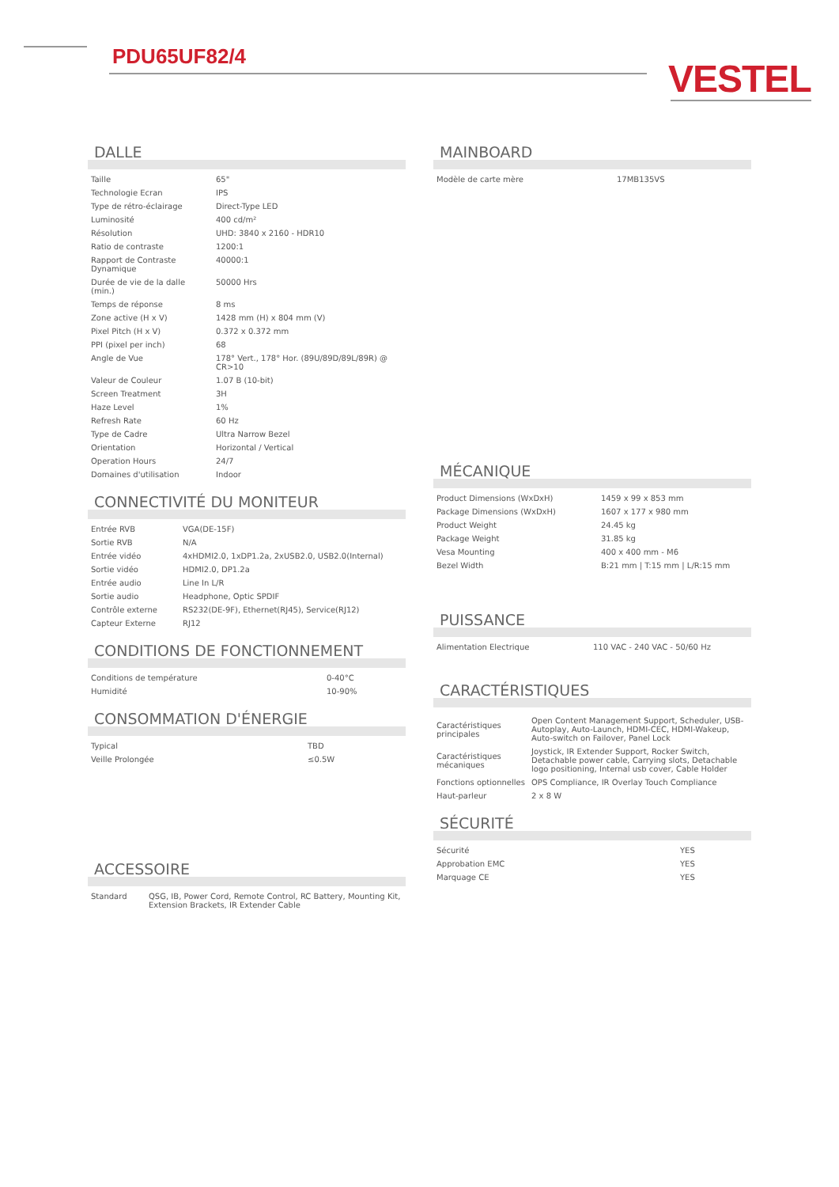PDU65UF82/4
VESTEL
DALLE
| Taille | 65" |
| Technologie Ecran | IPS |
| Type de rétro-éclairage | Direct-Type LED |
| Luminosité | 400 cd/m² |
| Résolution | UHD: 3840 x 2160 - HDR10 |
| Ratio de contraste | 1200:1 |
| Rapport de Contraste Dynamique | 40000:1 |
| Durée de vie de la dalle (min.) | 50000 Hrs |
| Temps de réponse | 8 ms |
| Zone active (H x V) | 1428 mm (H) x 804 mm (V) |
| Pixel Pitch (H x V) | 0.372 x 0.372 mm |
| PPI (pixel per inch) | 68 |
| Angle de Vue | 178° Vert., 178° Hor. (89U/89D/89L/89R) @ CR>10 |
| Valeur de Couleur | 1.07 B (10-bit) |
| Screen Treatment | 3H |
| Haze Level | 1% |
| Refresh Rate | 60 Hz |
| Type de Cadre | Ultra Narrow Bezel |
| Orientation | Horizontal / Vertical |
| Operation Hours | 24/7 |
| Domaines d'utilisation | Indoor |
CONNECTIVITÉ DU MONITEUR
| Entrée RVB | VGA(DE-15F) |
| Sortie RVB | N/A |
| Entrée vidéo | 4xHDMI2.0, 1xDP1.2a, 2xUSB2.0, USB2.0(Internal) |
| Sortie vidéo | HDMI2.0, DP1.2a |
| Entrée audio | Line In L/R |
| Sortie audio | Headphone, Optic SPDIF |
| Contrôle externe | RS232(DE-9F), Ethernet(RJ45), Service(RJ12) |
| Capteur Externe | RJ12 |
CONDITIONS DE FONCTIONNEMENT
| Conditions de température | 0-40°C |
| Humidité | 10-90% |
CONSOMMATION D'ÉNERGIE
| Typical | TBD |
| Veille Prolongée | ≤0.5W |
ACCESSOIRE
| Standard | QSG, IB, Power Cord, Remote Control, RC Battery, Mounting Kit, Extension Brackets, IR Extender Cable |
MAINBOARD
| Modèle de carte mère | 17MB135VS |
MÉCANIQUE
| Product Dimensions (WxDxH) | 1459 x 99 x 853 mm |
| Package Dimensions (WxDxH) | 1607 x 177 x 980 mm |
| Product Weight | 24.45 kg |
| Package Weight | 31.85 kg |
| Vesa Mounting | 400 x 400 mm - M6 |
| Bezel Width | B:21 mm / T:15 mm / L/R:15 mm |
PUISSANCE
| Alimentation Electrique | 110 VAC - 240 VAC - 50/60 Hz |
CARACTÉRISTIQUES
| Caractéristiques principales | Open Content Management Support, Scheduler, USB-Autoplay, Auto-Launch, HDMI-CEC, HDMI-Wakeup, Auto-switch on Failover, Panel Lock |
| Caractéristiques mécaniques | Joystick, IR Extender Support, Rocker Switch, Detachable power cable, Carrying slots, Detachable logo positioning, Internal usb cover, Cable Holder |
| Fonctions optionnelles | OPS Compliance, IR Overlay Touch Compliance |
| Haut-parleur | 2 x 8 W |
SÉCURITÉ
| Sécurité | YES |
| Approbation EMC | YES |
| Marquage CE | YES |